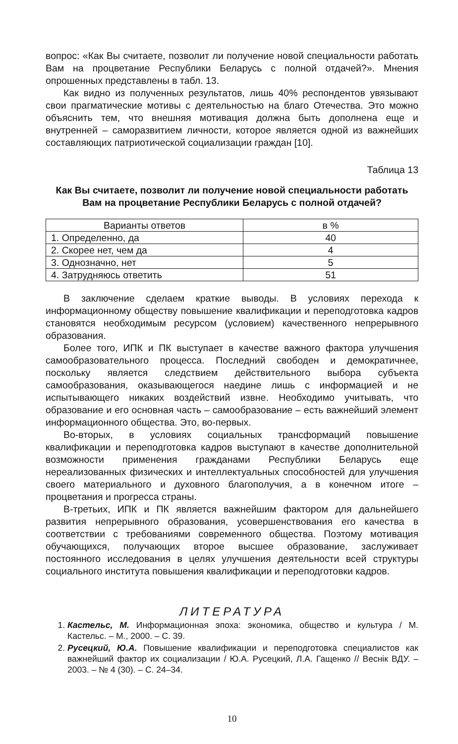вопрос: «Как Вы считаете, позволит ли получение новой специальности работать Вам на процветание Республики Беларусь с полной отдачей?». Мнения опрошенных представлены в табл. 13.
Как видно из полученных результатов, лишь 40% респондентов увязывают свои прагматические мотивы с деятельностью на благо Отечества. Это можно объяснить тем, что внешняя мотивация должна быть дополнена еще и внутренней – саморазвитием личности, которое является одной из важнейших составляющих патриотической социализации граждан [10].
Таблица 13
Как Вы считаете, позволит ли получение новой специальности работать Вам на процветание Республики Беларусь с полной отдачей?
| Варианты ответов | в % |
| --- | --- |
| 1. Определенно, да | 40 |
| 2. Скорее нет, чем да | 4 |
| 3. Однозначно, нет | 5 |
| 4. Затрудняюсь ответить | 51 |
В заключение сделаем краткие выводы. В условиях перехода к информационному обществу повышение квалификации и переподготовка кадров становятся необходимым ресурсом (условием) качественного непрерывного образования.
Более того, ИПК и ПК выступает в качестве важного фактора улучшения самообразовательного процесса. Последний свободен и демократичнее, поскольку является следствием действительного выбора субъекта самообразования, оказывающегося наедине лишь с информацией и не испытывающего никаких воздействий извне. Необходимо учитывать, что образование и его основная часть – самообразование – есть важнейший элемент информационного общества. Это, во-первых.
Во-вторых, в условиях социальных трансформаций повышение квалификации и переподготовка кадров выступают в качестве дополнительной возможности применения гражданами Республики Беларусь еще нереализованных физических и интеллектуальных способностей для улучшения своего материального и духовного благополучия, а в конечном итоге – процветания и прогресса страны.
В-третьих, ИПК и ПК является важнейшим фактором для дальнейшего развития непрерывного образования, усовершенствования его качества в соответствии с требованиями современного общества. Поэтому мотивация обучающихся, получающих второе высшее образование, заслуживает постоянного исследования в целях улучшения деятельности всей структуры социального института повышения квалификации и переподготовки кадров.
ЛИТЕРАТУРА
1. Кастельс, М. Информационная эпоха: экономика, общество и культура / М. Кастельс. – М., 2000. – С. 39.
2. Русецкий, Ю.А. Повышение квалификации и переподготовка специалистов как важнейший фактор их социализации / Ю.А. Русецкий, Л.А. Гащенко // Веснік ВДУ. – 2003. – № 4 (30). – С. 24–34.
10